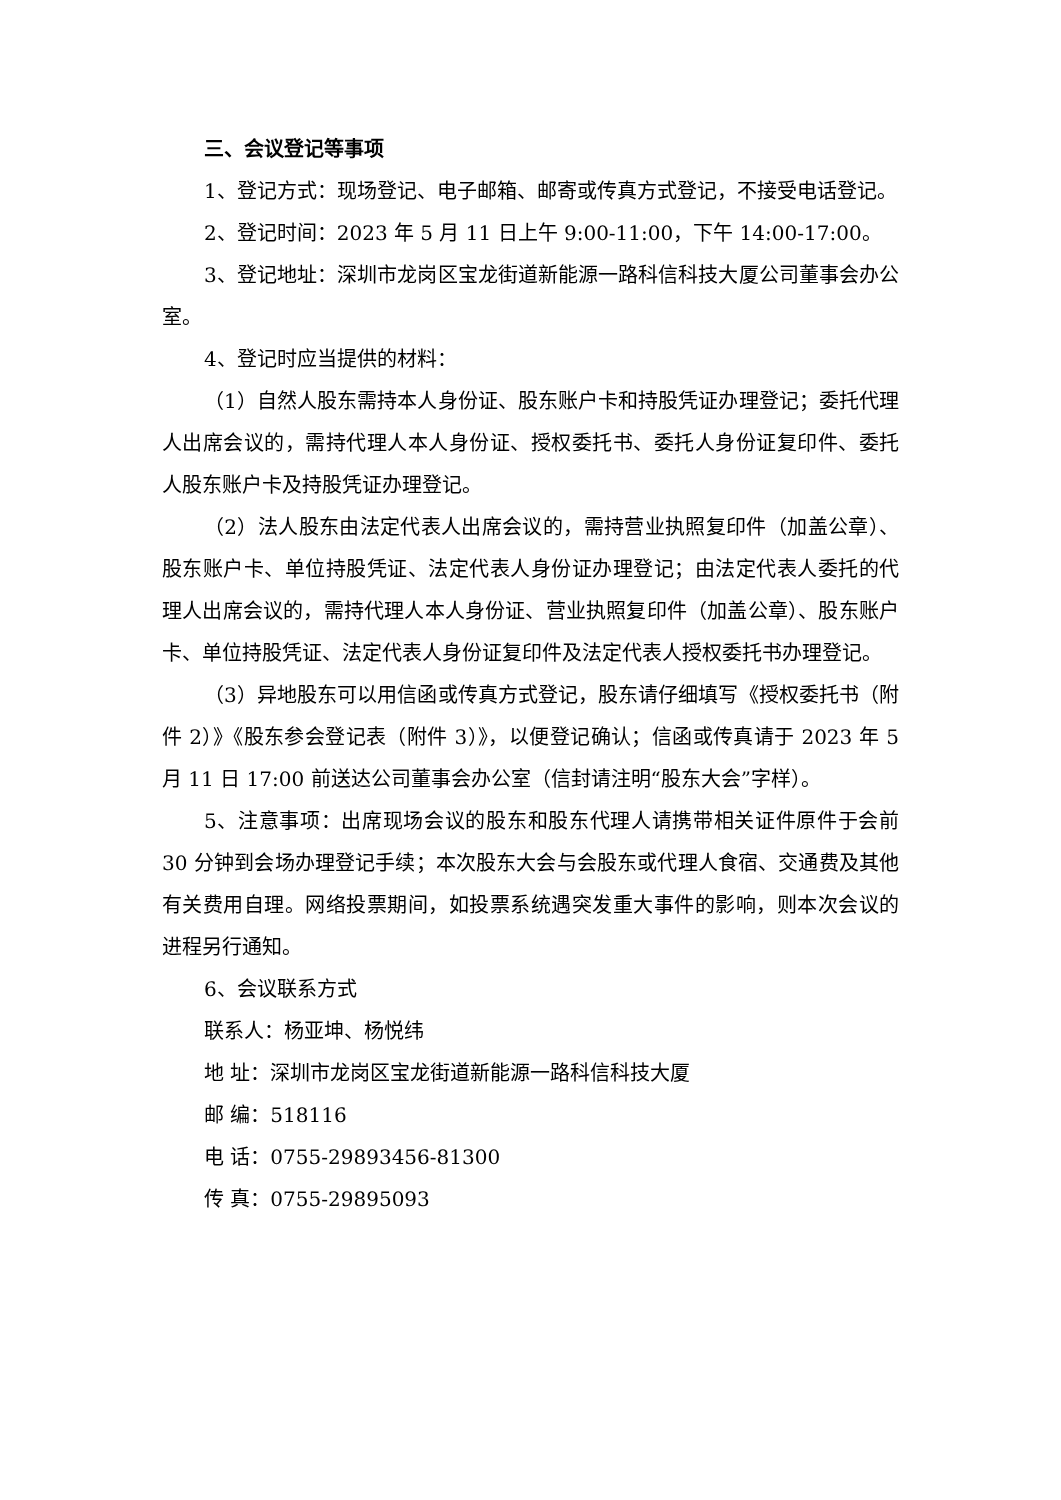三、会议登记等事项
1、登记方式：现场登记、电子邮箱、邮寄或传真方式登记，不接受电话登记。
2、登记时间：2023 年 5 月 11 日上午 9:00-11:00，下午 14:00-17:00。
3、登记地址：深圳市龙岗区宝龙街道新能源一路科信科技大厦公司董事会办公室。
4、登记时应当提供的材料：
（1）自然人股东需持本人身份证、股东账户卡和持股凭证办理登记；委托代理人出席会议的，需持代理人本人身份证、授权委托书、委托人身份证复印件、委托人股东账户卡及持股凭证办理登记。
（2）法人股东由法定代表人出席会议的，需持营业执照复印件（加盖公章）、股东账户卡、单位持股凭证、法定代表人身份证办理登记；由法定代表人委托的代理人出席会议的，需持代理人本人身份证、营业执照复印件（加盖公章）、股东账户卡、单位持股凭证、法定代表人身份证复印件及法定代表人授权委托书办理登记。
（3）异地股东可以用信函或传真方式登记，股东请仔细填写《授权委托书（附件 2）》《股东参会登记表（附件 3）》，以便登记确认；信函或传真请于 2023 年 5 月 11 日 17:00 前送达公司董事会办公室（信封请注明“股东大会”字样）。
5、注意事项：出席现场会议的股东和股东代理人请携带相关证件原件于会前 30 分钟到会场办理登记手续；本次股东大会与会股东或代理人食宿、交通费及其他有关费用自理。网络投票期间，如投票系统遇突发重大事件的影响，则本次会议的进程另行通知。
6、会议联系方式
联系人：杨亚坤、杨悦纬
地 址：深圳市龙岗区宝龙街道新能源一路科信科技大厦
邮 编：518116
电 话：0755-29893456-81300
传 真：0755-29895093